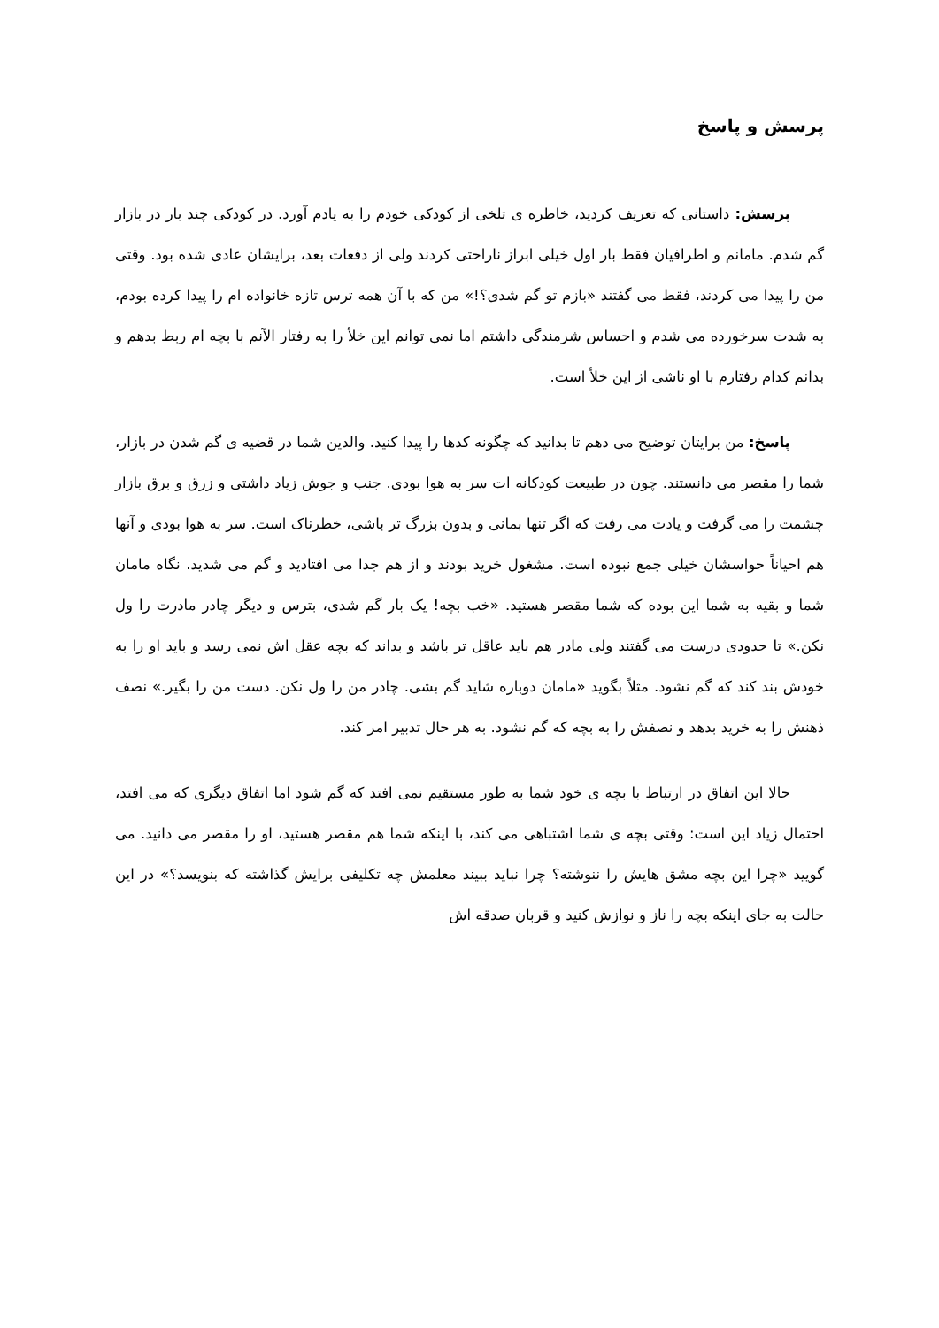پرسش و پاسخ
پرسش: داستانی که تعریف کردید، خاطره ی تلخی از کودکی خودم را به یادم آورد. در کودکی چند بار در بازار گم شدم. مامانم و اطرافیان فقط بار اول خیلی ابراز ناراحتی کردند ولی از دفعات بعد، برایشان عادی شده بود. وقتی من را پیدا می کردند، فقط می گفتند «بازم تو گم شدی؟!» من که با آن همه ترس تازه خانواده ام را پیدا کرده بودم، به شدت سرخورده می شدم و احساس شرمندگی داشتم اما نمی توانم این خلأ را به رفتار الآنم با بچه ام ربط بدهم و بدانم کدام رفتارم با او ناشی از این خلأ است.
پاسخ: من برایتان توضیح می دهم تا بدانید که چگونه کدها را پیدا کنید. والدین شما در قضیه ی گم شدن در بازار، شما را مقصر می دانستند. چون در طبیعت کودکانه ات سر به هوا بودی. جنب و جوش زیاد داشتی و زرق و برق بازار چشمت را می گرفت و یادت می رفت که اگر تنها بمانی و بدون بزرگ تر باشی، خطرناک است. سر به هوا بودی و آنها هم احیاناً حواسشان خیلی جمع نبوده است. مشغول خرید بودند و از هم جدا می افتادید و گم می شدید. نگاه مامان شما و بقیه به شما این بوده که شما مقصر هستید. «خب بچه! یک بار گم شدی، بترس و دیگر چادر مادرت را ول نکن.» تا حدودی درست می گفتند ولی مادر هم باید عاقل تر باشد و بداند که بچه عقل اش نمی رسد و باید او را به خودش بند کند که گم نشود. مثلاً بگوید «مامان دوباره شاید گم بشی. چادر من را ول نکن. دست من را بگیر.» نصف ذهنش را به خرید بدهد و نصفش را به بچه که گم نشود. به هر حال تدبیر امر کند.
حالا این اتفاق در ارتباط با بچه ی خود شما به طور مستقیم نمی افتد که گم شود اما اتفاق دیگری که می افتد، احتمال زیاد این است: وقتی بچه ی شما اشتباهی می کند، با اینکه شما هم مقصر هستید، او را مقصر می دانید. می گویید «چرا این بچه مشق هایش را ننوشته؟ چرا نباید ببیند معلمش چه تکلیفی برایش گذاشته که بنویسد؟» در این حالت به جای اینکه بچه را ناز و نوازش کنید و قربان صدقه اش